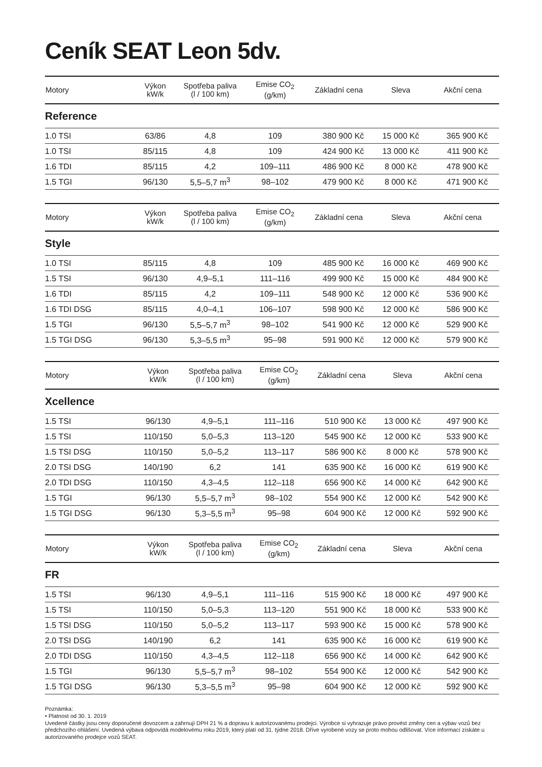Ceník SEAT Leon 5dv.
| Motory | Výkon kW/k | Spotřeba paliva (l / 100 km) | Emise CO<sub>2</sub> (g/km) | Základní cena | Sleva | Akční cena |
| --- | --- | --- | --- | --- | --- | --- |
| Reference | | | | | | |
| 1.0 TSI | 63/86 | 4,8 | 109 | 380 900 Kč | 15 000 Kč | 365 900 Kč |
| 1.0 TSI | 85/115 | 4,8 | 109 | 424 900 Kč | 13 000 Kč | 411 900 Kč |
| 1.6 TDI | 85/115 | 4,2 | 109–111 | 486 900 Kč | 8 000 Kč | 478 900 Kč |
| 1.5 TGI | 96/130 | 5,5–5,7 m<sup>3</sup> | 98–102 | 479 900 Kč | 8 000 Kč | 471 900 Kč |
| Motory | Výkon kW/k | Spotřeba paliva (l / 100 km) | Emise CO<sub>2</sub> (g/km) | Základní cena | Sleva | Akční cena |
| --- | --- | --- | --- | --- | --- | --- |
| Style | | | | | | |
| 1.0 TSI | 85/115 | 4,8 | 109 | 485 900 Kč | 16 000 Kč | 469 900 Kč |
| 1.5 TSI | 96/130 | 4,9–5,1 | 111–116 | 499 900 Kč | 15 000 Kč | 484 900 Kč |
| 1.6 TDI | 85/115 | 4,2 | 109–111 | 548 900 Kč | 12 000 Kč | 536 900 Kč |
| 1.6 TDI DSG | 85/115 | 4,0–4,1 | 106–107 | 598 900 Kč | 12 000 Kč | 586 900 Kč |
| 1.5 TGI | 96/130 | 5,5–5,7 m<sup>3</sup> | 98–102 | 541 900 Kč | 12 000 Kč | 529 900 Kč |
| 1.5 TGI DSG | 96/130 | 5,3–5,5 m<sup>3</sup> | 95–98 | 591 900 Kč | 12 000 Kč | 579 900 Kč |
| Motory | Výkon kW/k | Spotřeba paliva (l / 100 km) | Emise CO<sub>2</sub> (g/km) | Základní cena | Sleva | Akční cena |
| --- | --- | --- | --- | --- | --- | --- |
| Xcellence | | | | | | |
| 1.5 TSI | 96/130 | 4,9–5,1 | 111–116 | 510 900 Kč | 13 000 Kč | 497 900 Kč |
| 1.5 TSI | 110/150 | 5,0–5,3 | 113–120 | 545 900 Kč | 12 000 Kč | 533 900 Kč |
| 1.5 TSI DSG | 110/150 | 5,0–5,2 | 113–117 | 586 900 Kč | 8 000 Kč | 578 900 Kč |
| 2.0 TSI DSG | 140/190 | 6,2 | 141 | 635 900 Kč | 16 000 Kč | 619 900 Kč |
| 2.0 TDI DSG | 110/150 | 4,3–4,5 | 112–118 | 656 900 Kč | 14 000 Kč | 642 900 Kč |
| 1.5 TGI | 96/130 | 5,5–5,7 m<sup>3</sup> | 98–102 | 554 900 Kč | 12 000 Kč | 542 900 Kč |
| 1.5 TGI DSG | 96/130 | 5,3–5,5 m<sup>3</sup> | 95–98 | 604 900 Kč | 12 000 Kč | 592 900 Kč |
| Motory | Výkon kW/k | Spotřeba paliva (l / 100 km) | Emise CO<sub>2</sub> (g/km) | Základní cena | Sleva | Akční cena |
| --- | --- | --- | --- | --- | --- | --- |
| FR | | | | | | |
| 1.5 TSI | 96/130 | 4,9–5,1 | 111–116 | 515 900 Kč | 18 000 Kč | 497 900 Kč |
| 1.5 TSI | 110/150 | 5,0–5,3 | 113–120 | 551 900 Kč | 18 000 Kč | 533 900 Kč |
| 1.5 TSI DSG | 110/150 | 5,0–5,2 | 113–117 | 593 900 Kč | 15 000 Kč | 578 900 Kč |
| 2.0 TSI DSG | 140/190 | 6,2 | 141 | 635 900 Kč | 16 000 Kč | 619 900 Kč |
| 2.0 TDI DSG | 110/150 | 4,3–4,5 | 112–118 | 656 900 Kč | 14 000 Kč | 642 900 Kč |
| 1.5 TGI | 96/130 | 5,5–5,7 m<sup>3</sup> | 98–102 | 554 900 Kč | 12 000 Kč | 542 900 Kč |
| 1.5 TGI DSG | 96/130 | 5,3–5,5 m<sup>3</sup> | 95–98 | 604 900 Kč | 12 000 Kč | 592 900 Kč |
Poznámka:
• Platnost od 30. 1. 2019
Uvedené částky jsou ceny doporučené dovozcem a zahrnují DPH 21 % a dopravu k autorizovanému prodejci. Výrobce si vyhrazuje právo provést změny cen a výbav vozů bez předchozího ohlášení. Uvedená výbava odpovídá modelovému roku 2019, který platí od 31. týdne 2018. Dříve vyrobené vozy se proto mohou odlišovat. Více informací získáte u autorizovaného prodejce vozů SEAT.